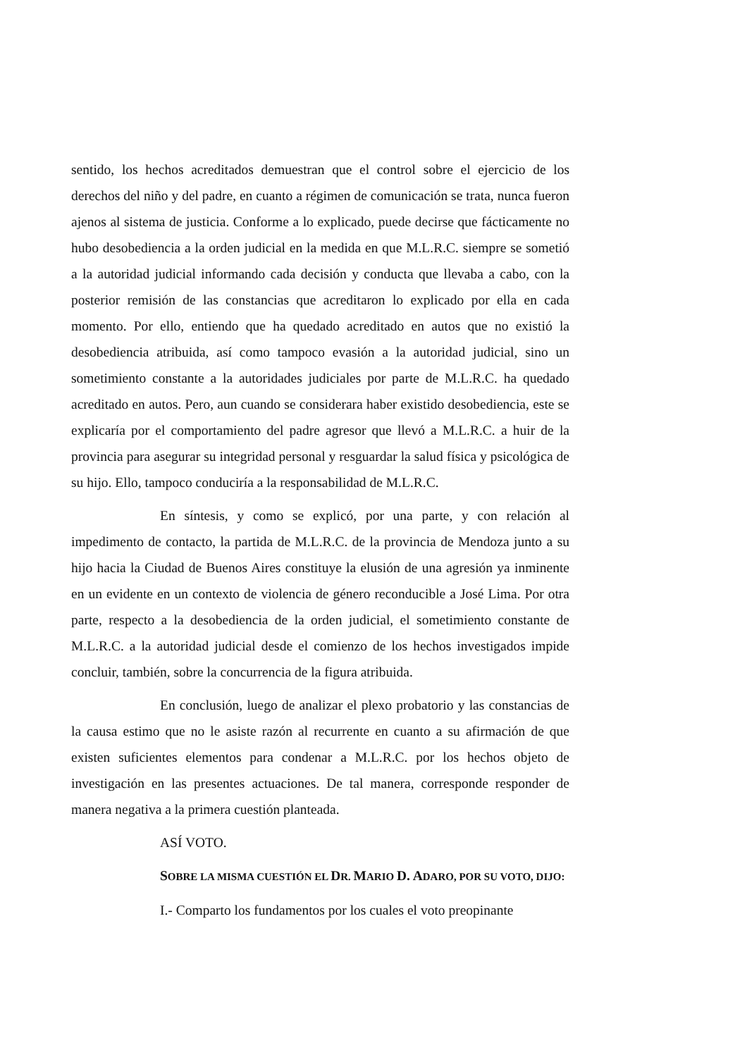sentido, los hechos acreditados demuestran que el control sobre el ejercicio de los derechos del niño y del padre, en cuanto a régimen de comunicación se trata, nunca fueron ajenos al sistema de justicia. Conforme a lo explicado, puede decirse que fácticamente no hubo desobediencia a la orden judicial en la medida en que M.L.R.C. siempre se sometió a la autoridad judicial informando cada decisión y conducta que llevaba a cabo, con la posterior remisión de las constancias que acreditaron lo explicado por ella en cada momento. Por ello, entiendo que ha quedado acreditado en autos que no existió la desobediencia atribuida, así como tampoco evasión a la autoridad judicial, sino un sometimiento constante a la autoridades judiciales por parte de M.L.R.C. ha quedado acreditado en autos. Pero, aun cuando se considerara haber existido desobediencia, este se explicaría por el comportamiento del padre agresor que llevó a M.L.R.C. a huir de la provincia para asegurar su integridad personal y resguardar la salud física y psicológica de su hijo. Ello, tampoco conduciría a la responsabilidad de M.L.R.C.
En síntesis, y como se explicó, por una parte, y con relación al impedimento de contacto, la partida de M.L.R.C. de la provincia de Mendoza junto a su hijo hacia la Ciudad de Buenos Aires constituye la elusión de una agresión ya inminente en un evidente en un contexto de violencia de género reconducible a José Lima. Por otra parte, respecto a la desobediencia de la orden judicial, el sometimiento constante de M.L.R.C. a la autoridad judicial desde el comienzo de los hechos investigados impide concluir, también, sobre la concurrencia de la figura atribuida.
En conclusión, luego de analizar el plexo probatorio y las constancias de la causa estimo que no le asiste razón al recurrente en cuanto a su afirmación de que existen suficientes elementos para condenar a M.L.R.C. por los hechos objeto de investigación en las presentes actuaciones. De tal manera, corresponde responder de manera negativa a la primera cuestión planteada.
ASÍ VOTO.
SOBRE LA MISMA CUESTIÓN EL DR. MARIO D. ADARO, POR SU VOTO, DIJO:
I.- Comparto los fundamentos por los cuales el voto preopinante